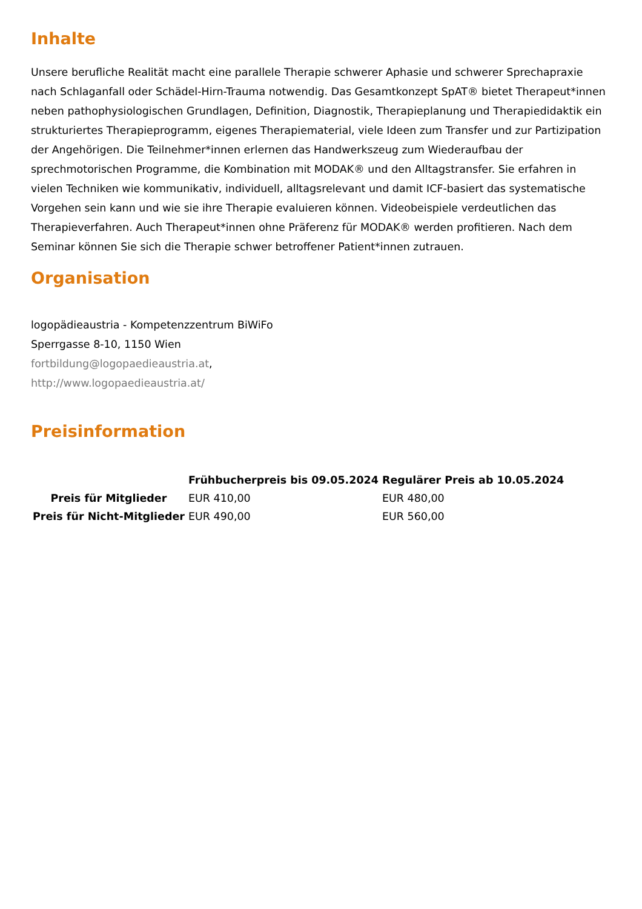Inhalte
Unsere berufliche Realität macht eine parallele Therapie schwerer Aphasie und schwerer Sprechapraxie nach Schlaganfall oder Schädel-Hirn-Trauma notwendig. Das Gesamtkonzept SpAT® bietet Therapeut*innen neben pathophysiologischen Grundlagen, Definition, Diagnostik, Therapieplanung und Therapiedidaktik ein strukturiertes Therapieprogramm, eigenes Therapiematerial, viele Ideen zum Transfer und zur Partizipation der Angehörigen. Die Teilnehmer*innen erlernen das Handwerkszeug zum Wiederaufbau der sprechmotorischen Programme, die Kombination mit MODAK® und den Alltagstransfer. Sie erfahren in vielen Techniken wie kommunikativ, individuell, alltagsrelevant und damit ICF-basiert das systematische Vorgehen sein kann und wie sie ihre Therapie evaluieren können. Videobeispiele verdeutlichen das Therapieverfahren. Auch Therapeut*innen ohne Präferenz für MODAK® werden profitieren. Nach dem Seminar können Sie sich die Therapie schwer betroffener Patient*innen zutrauen.
Organisation
logopädieaustria - Kompetenzzentrum BiWiFo
Sperrgasse 8-10, 1150 Wien
fortbildung@logopaedieaustria.at,
http://www.logopaedieaustria.at/
Preisinformation
| | Frühbucherpreis bis 09.05.2024 | Regulärer Preis ab 10.05.2024 |
| --- | --- | --- |
| Preis für Mitglieder | EUR 410,00 | EUR 480,00 |
| Preis für Nicht-Mitglieder | EUR 490,00 | EUR 560,00 |